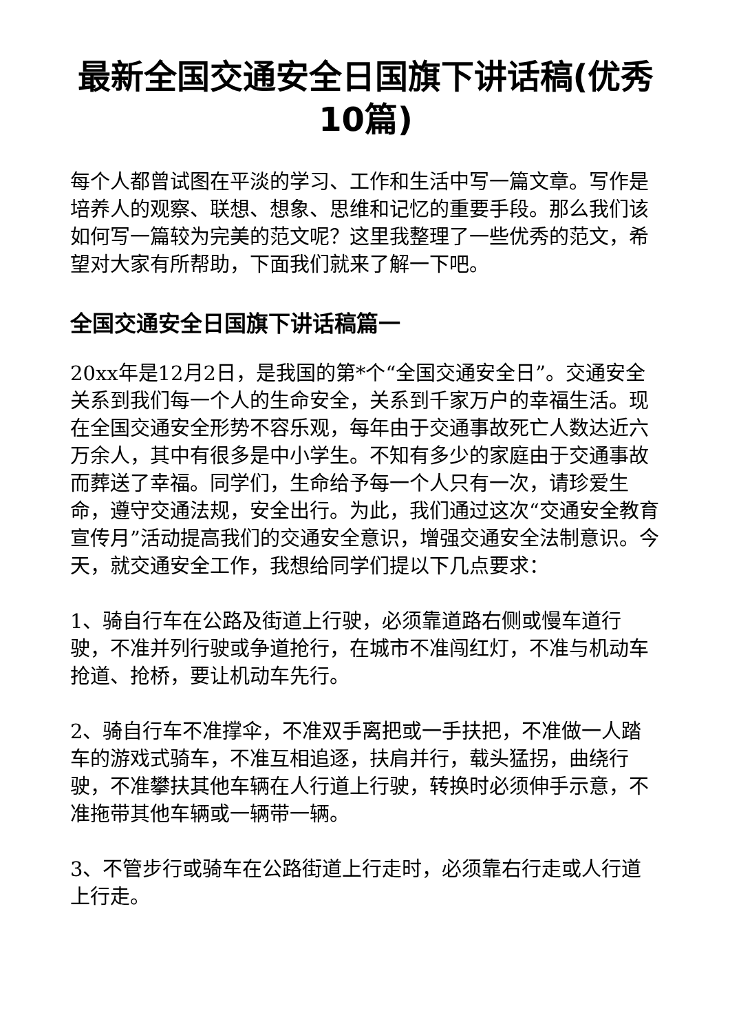最新全国交通安全日国旗下讲话稿(优秀10篇)
每个人都曾试图在平淡的学习、工作和生活中写一篇文章。写作是培养人的观察、联想、想象、思维和记忆的重要手段。那么我们该如何写一篇较为完美的范文呢？这里我整理了一些优秀的范文，希望对大家有所帮助，下面我们就来了解一下吧。
全国交通安全日国旗下讲话稿篇一
20xx年是12月2日，是我国的第*个“全国交通安全日”。交通安全关系到我们每一个人的生命安全，关系到千家万户的幸福生活。现在全国交通安全形势不容乐观，每年由于交通事故死亡人数达近六万余人，其中有很多是中小学生。不知有多少的家庭由于交通事故而葬送了幸福。同学们，生命给予每一个人只有一次，请珍爱生命，遵守交通法规，安全出行。为此，我们通过这次“交通安全教育宣传月”活动提高我们的交通安全意识，增强交通安全法制意识。今天，就交通安全工作，我想给同学们提以下几点要求：
1、骑自行车在公路及街道上行驶，必须靠道路右侧或慢车道行驶，不准并列行驶或争道抢行，在城市不准闯红灯，不准与机动车抢道、抢桥，要让机动车先行。
2、骑自行车不准撑伞，不准双手离把或一手扶把，不准做一人踏车的游戏式骑车，不准互相追逐，扶肩并行，载头猛拐，曲绕行驶，不准攀扶其他车辆在人行道上行驶，转换时必须伸手示意，不准拖带其他车辆或一辆带一辆。
3、不管步行或骑车在公路街道上行走时，必须靠右行走或人行道上行走。